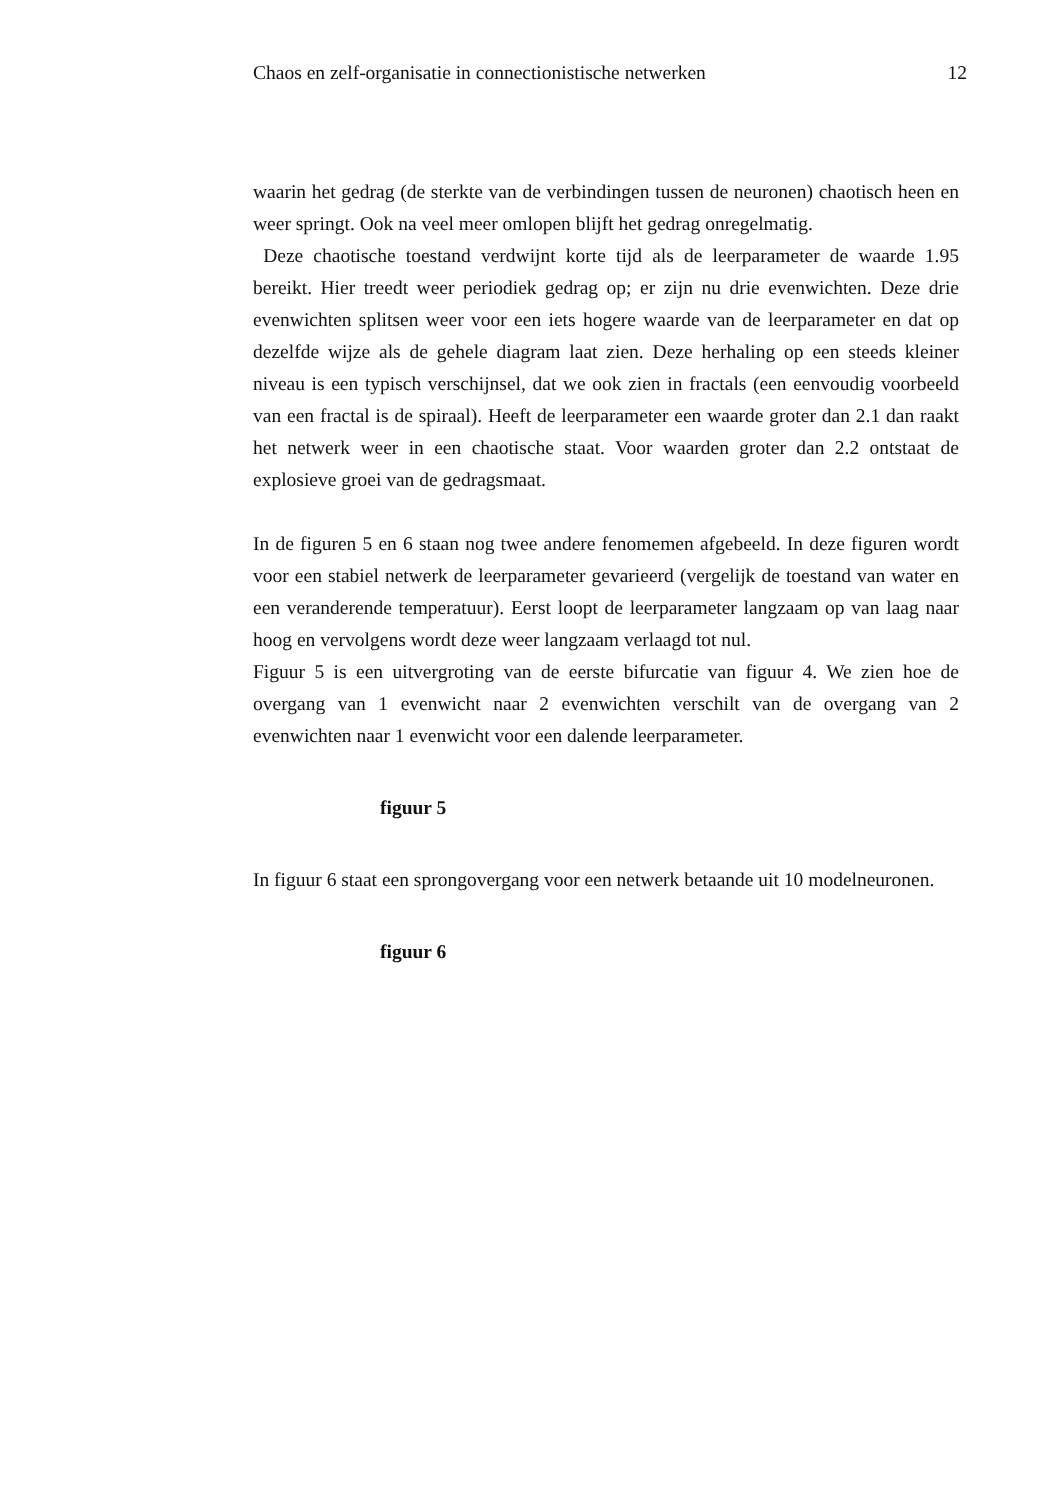Chaos en zelf-organisatie in connectionistische netwerken 12
waarin het gedrag (de sterkte van de verbindingen tussen de neuronen) chaotisch heen en weer springt. Ook na veel meer omlopen blijft het gedrag onregelmatig.
Deze chaotische toestand verdwijnt korte tijd als de leerparameter de waarde 1.95 bereikt. Hier treedt weer periodiek gedrag op; er zijn nu drie evenwichten. Deze drie evenwichten splitsen weer voor een iets hogere waarde van de leerparameter en dat op dezelfde wijze als de gehele diagram laat zien. Deze herhaling op een steeds kleiner niveau is een typisch verschijnsel, dat we ook zien in fractals (een eenvoudig voorbeeld van een fractal is de spiraal). Heeft de leerparameter een waarde groter dan 2.1 dan raakt het netwerk weer in een chaotische staat. Voor waarden groter dan 2.2 ontstaat de explosieve groei van de gedragsmaat.
In de figuren 5 en 6 staan nog twee andere fenomemen afgebeeld. In deze figuren wordt voor een stabiel netwerk de leerparameter gevarieerd (vergelijk de toestand van water en een veranderende temperatuur). Eerst loopt de leerparameter langzaam op van laag naar hoog en vervolgens wordt deze weer langzaam verlaagd tot nul.
Figuur 5 is een uitvergroting van de eerste bifurcatie van figuur 4. We zien hoe de overgang van 1 evenwicht naar 2 evenwichten verschilt van de overgang van 2 evenwichten naar 1 evenwicht voor een dalende leerparameter.
figuur 5
In figuur 6 staat een sprongovergang voor een netwerk betaande uit 10 modelneuronen.
figuur 6